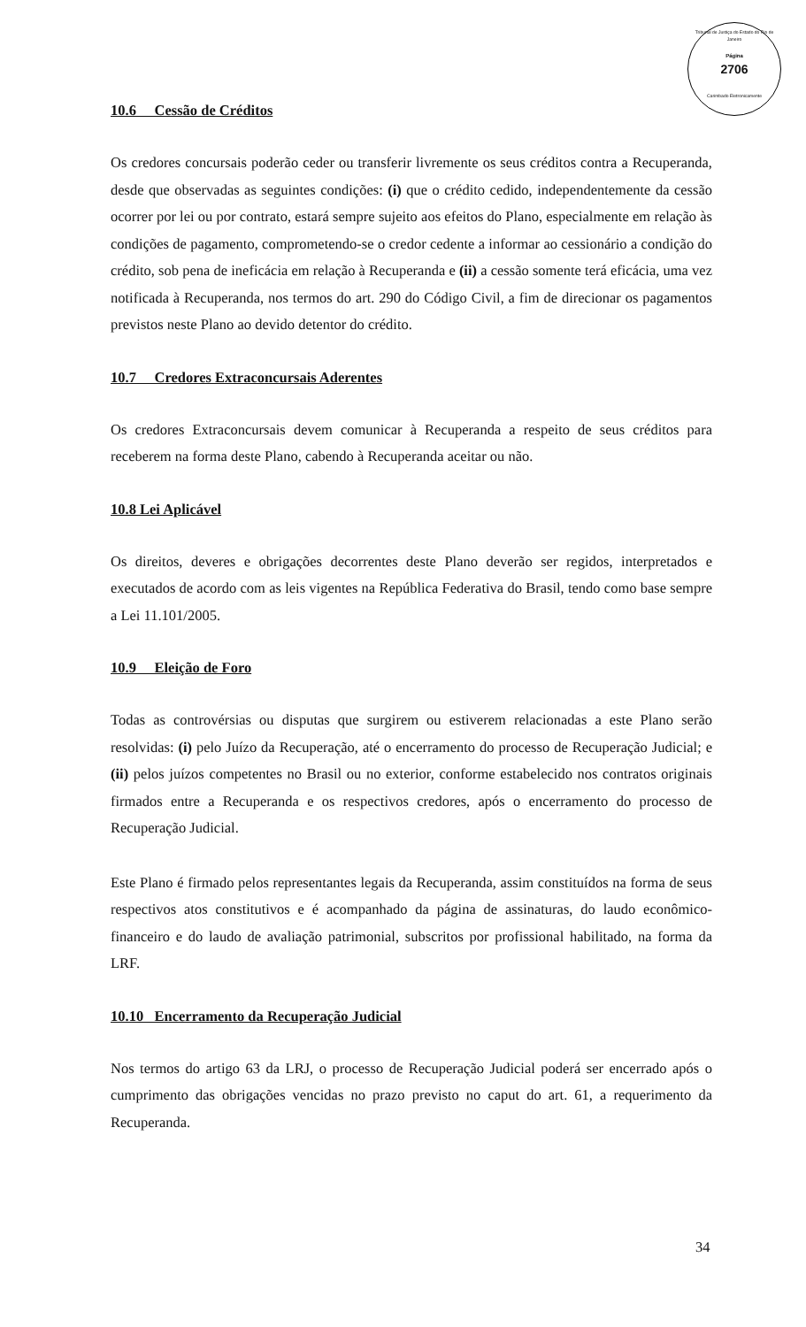Tribunal de Justiça do Estado do Rio de Janeiro
Página
2706
Carimbado Eletronicamente
10.6 Cessão de Créditos
Os credores concursais poderão ceder ou transferir livremente os seus créditos contra a Recuperanda, desde que observadas as seguintes condições: (i) que o crédito cedido, independentemente da cessão ocorrer por lei ou por contrato, estará sempre sujeito aos efeitos do Plano, especialmente em relação às condições de pagamento, comprometendo-se o credor cedente a informar ao cessionário a condição do crédito, sob pena de ineficácia em relação à Recuperanda e (ii) a cessão somente terá eficácia, uma vez notificada à Recuperanda, nos termos do art. 290 do Código Civil, a fim de direcionar os pagamentos previstos neste Plano ao devido detentor do crédito.
10.7 Credores Extraconcursais Aderentes
Os credores Extraconcursais devem comunicar à Recuperanda a respeito de seus créditos para receberem na forma deste Plano, cabendo à Recuperanda aceitar ou não.
10.8 Lei Aplicável
Os direitos, deveres e obrigações decorrentes deste Plano deverão ser regidos, interpretados e executados de acordo com as leis vigentes na República Federativa do Brasil, tendo como base sempre a Lei 11.101/2005.
10.9 Eleição de Foro
Todas as controvérsias ou disputas que surgirem ou estiverem relacionadas a este Plano serão resolvidas: (i) pelo Juízo da Recuperação, até o encerramento do processo de Recuperação Judicial; e (ii) pelos juízos competentes no Brasil ou no exterior, conforme estabelecido nos contratos originais firmados entre a Recuperanda e os respectivos credores, após o encerramento do processo de Recuperação Judicial.
Este Plano é firmado pelos representantes legais da Recuperanda, assim constituídos na forma de seus respectivos atos constitutivos e é acompanhado da página de assinaturas, do laudo econômico-financeiro e do laudo de avaliação patrimonial, subscritos por profissional habilitado, na forma da LRF.
10.10 Encerramento da Recuperação Judicial
Nos termos do artigo 63 da LRJ, o processo de Recuperação Judicial poderá ser encerrado após o cumprimento das obrigações vencidas no prazo previsto no caput do art. 61, a requerimento da Recuperanda.
34